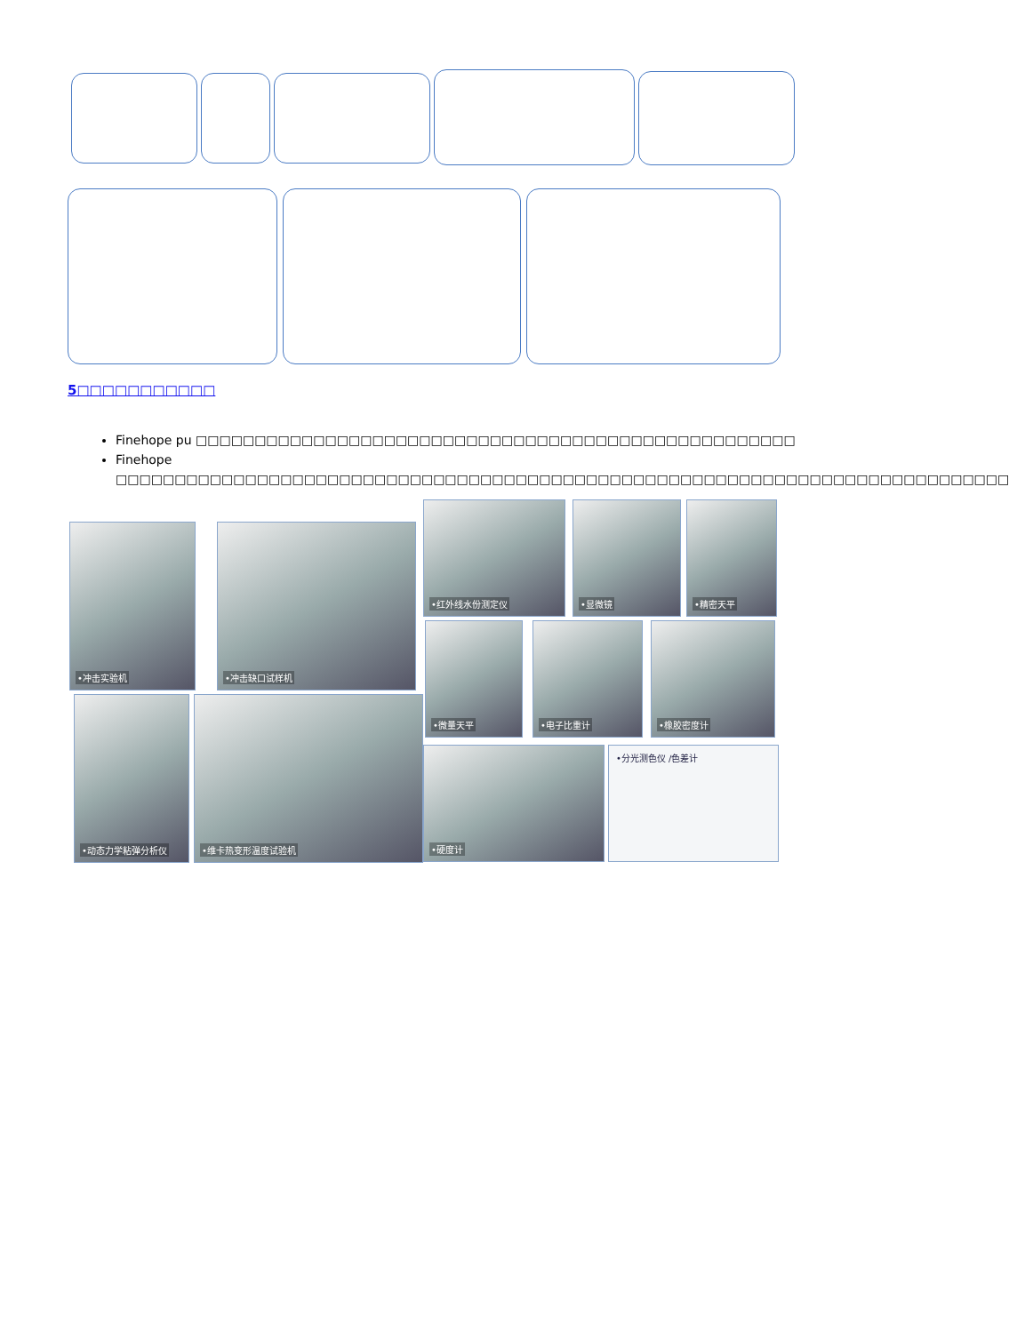5□□□□□□□□□□□
Finehope pu □□□□□□□□□□□□□□□□□□□□□□□□□□□□□□□□□□□□□□□□□□□□□□□□□□□
Finehope □□□□□□□□□□□□□□□□□□□□□□□□□□□□□□□□□□□□□□□□□□□□□□□□□□□□□□□□□□□□□□□□□□□□□□□□□□□□
•冲击实验机 •冲击缺口试样机
•红外线水份测定仪 •显微镜 •精密天平
•微量天平 •电子比重计 •橡胶密度计
•动态力学粘弹分析仪 •维卡热变形温度试验机
•硬度计 •分光测色仪 /色差计